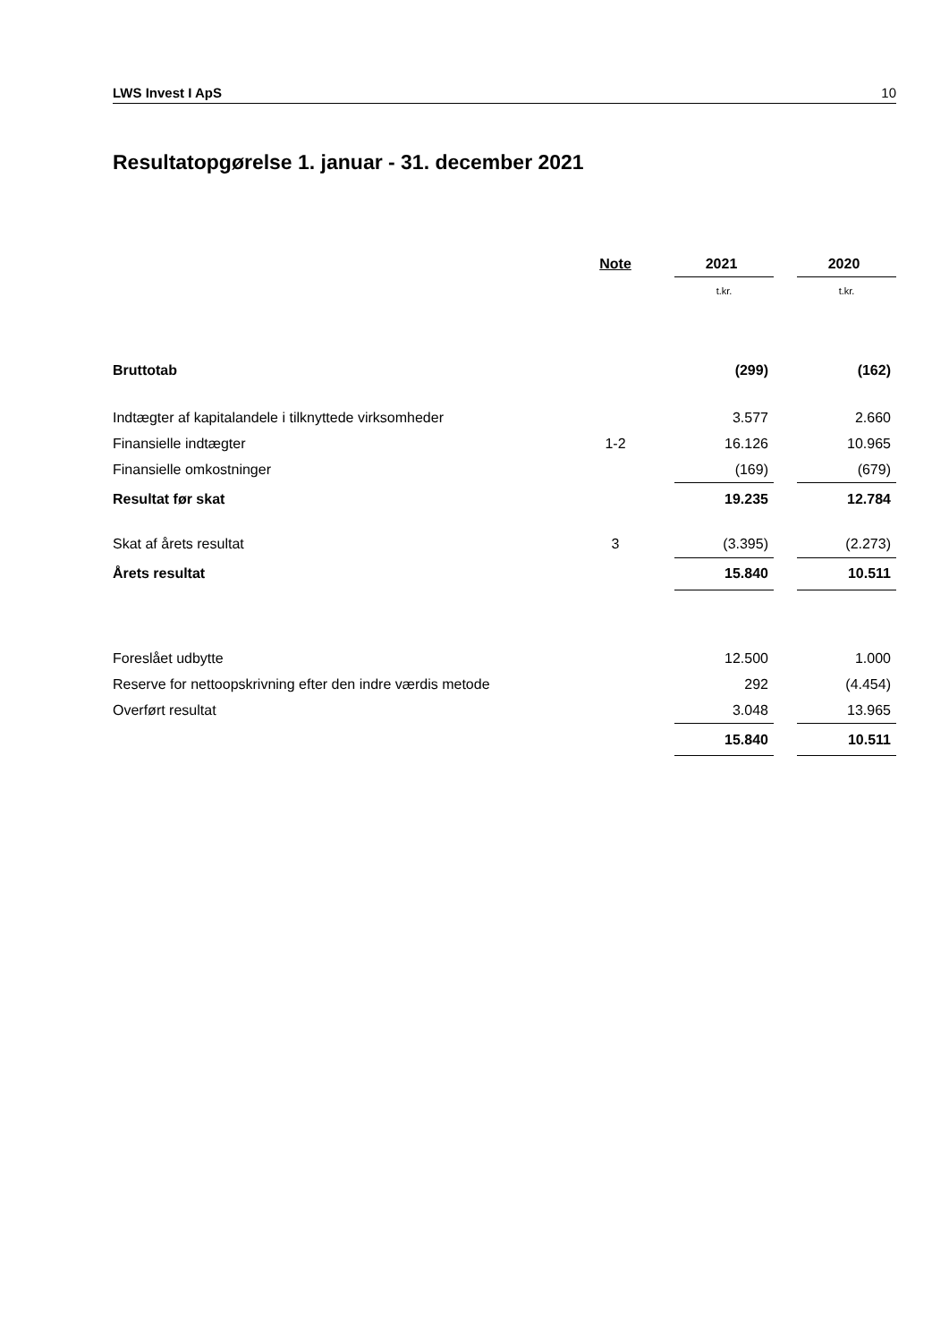LWS Invest I ApS 10
Resultatopgørelse 1. januar - 31. december 2021
| | Note | | 2021 | | 2020 |
| --- | --- | --- | --- | --- | --- |
| | | | t.kr. | | t.kr. |
| Bruttotab | | | (299) | | (162) |
| Indtægter af kapitalandele i tilknyttede virksomheder | | | 3.577 | | 2.660 |
| Finansielle indtægter | 1-2 | | 16.126 | | 10.965 |
| Finansielle omkostninger | | | (169) | | (679) |
| Resultat før skat | | | 19.235 | | 12.784 |
| Skat af årets resultat | 3 | | (3.395) | | (2.273) |
| Årets resultat | | | 15.840 | | 10.511 |
| Foreslået udbytte | | | 12.500 | | 1.000 |
| Reserve for nettoopskrivning efter den indre værdis metode | | | 292 | | (4.454) |
| Overført resultat | | | 3.048 | | 13.965 |
| | | | 15.840 | | 10.511 |